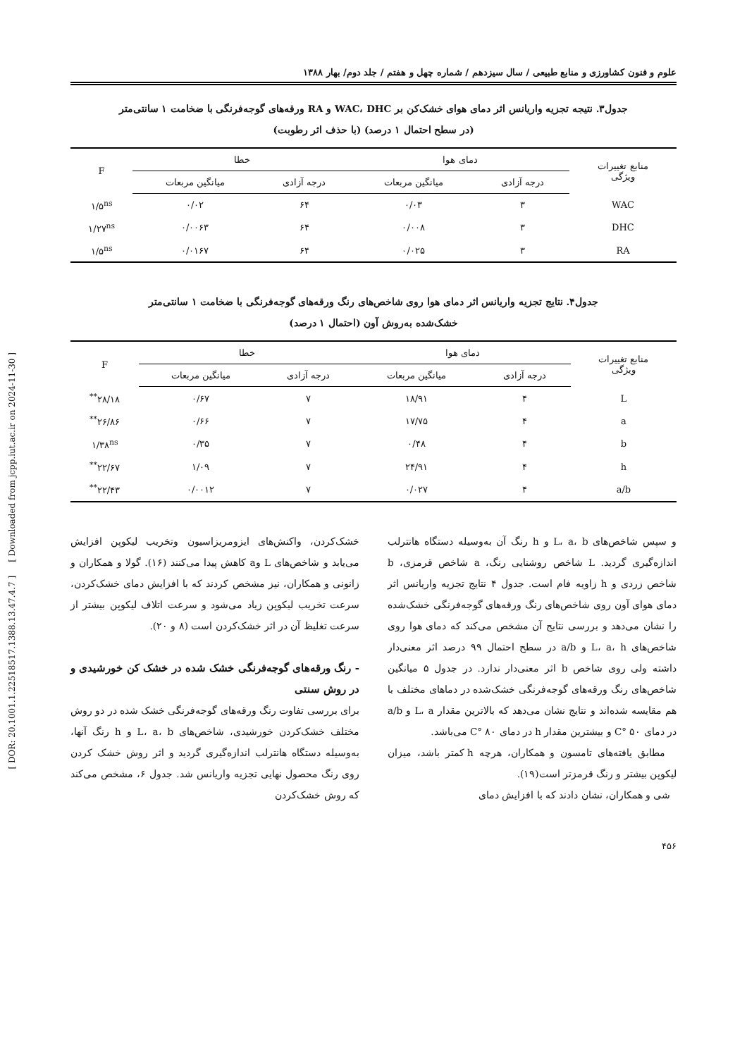علوم و فنون کشاورزی و منابع طبیعی / سال سیزدهم / شماره چهل و هفتم / جلد دوم/ بهار ۱۳۸۸
جدول۳. نتیجه تجزیه واریانس اثر دمای هوای خشک‌کن بر WAC، DHC و RA ورقه‌های گوجه‌فرنگی با ضخامت ۱ سانتی‌متر
(در سطح احتمال ۱ درصد) (با حذف اثر رطوبت)
| منابع تغییرات ویژگی | دمای هوا | | خطا | | F |
| --- | --- | --- | --- | --- | --- |
| | درجه آزادی | میانگین مربعات | درجه آزادی | میانگین مربعات | |
| WAC | ۳ | ۰/۰۳ | ۶۴ | ۰/۰۲ | ۱/۵<sup>ns</sup> |
| DHC | ۳ | ۰/۰۰۸ | ۶۴ | ۰/۰۰۶۳ | ۱/۲۷<sup>ns</sup> |
| RA | ۳ | ۰/۰۲۵ | ۶۴ | ۰/۰۱۶۷ | ۱/۵<sup>ns</sup> |
جدول۴. نتایج تجزیه واریانس اثر دمای هوا روی شاخص‌های رنگ ورقه‌های گوجه‌فرنگی با ضخامت ۱ سانتی‌متر
خشک‌شده به‌روش آون (احتمال ۱ درصد)
| منابع تغییرات ویژگی | دمای هوا | | خطا | | F |
| --- | --- | --- | --- | --- | --- |
| | درجه آزادی | میانگین مربعات | درجه آزادی | میانگین مربعات | |
| L | ۴ | ۱۸/۹۱ | ۷ | ۰/۶۷ | ۲۸/۱۸<sup>**</sup> |
| a | ۴ | ۱۷/۷۵ | ۷ | ۰/۶۶ | ۲۶/۸۶<sup>**</sup> |
| b | ۴ | ۰/۴۸ | ۷ | ۰/۳۵ | ۱/۳۸<sup>ns</sup> |
| h | ۴ | ۲۴/۹۱ | ۷ | ۱/۰۹ | ۲۲/۶۷<sup>**</sup> |
| a/b | ۴ | ۰/۰۲۷ | ۷ | ۰/۰۰۱۲ | ۲۲/۴۳<sup>**</sup> |
و سپس شاخص‌های L، a، b و h رنگ آن به‌وسیله دستگاه هانترلب اندازه‌گیری گردید. L شاخص روشنایی رنگ، a شاخص قرمزی، b شاخص زردی و h زاویه فام است. جدول ۴ نتایج تجزیه واریانس اثر دمای هوای آون روی شاخص‌های رنگ ورقه‌های گوجه‌فرنگی خشک‌شده را نشان می‌دهد و بررسی نتایج آن مشخص می‌کند که دمای هوا روی شاخص‌های L، a، h و a/b در سطح احتمال ۹۹ درصد اثر معنی‌دار داشته ولی روی شاخص b اثر معنی‌دار ندارد. در جدول ۵ میانگین شاخص‌های رنگ ورقه‌های گوجه‌فرنگی خشک‌شده در دماهای مختلف با هم مقایسه شده‌اند و نتایج نشان می‌دهد که بالاترین مقدار L، a و a/b در دمای ۵۰ °C و بیشترین مقدار h در دمای ۸۰ °C می‌باشد.
مطابق یافته‌های تامسون و همکاران، هرچه h کمتر باشد، میزان لیکوپن بیشتر و رنگ قرمزتر است(۱۹).
شی و همکاران، نشان دادند که با افزایش دمای
خشک‌کردن، واکنش‌های ایزومریزاسیون وتخریب لیکوپن افزایش می‌یابد و شاخص‌های L وa کاهش پیدا می‌کنند (۱۶). گولا و همکاران و زانونی و همکاران، نیز مشخص کردند که با افزایش دمای خشک‌کردن، سرعت تخریب لیکوپن زیاد می‌شود و سرعت اتلاف لیکوپن بیشتر از سرعت تغلیظ آن در اثر خشک‌کردن است (۸ و ۲۰).
- رنگ ورقه‌های گوجه‌فرنگی خشک شده در خشک کن خورشیدی و در روش سنتی
برای بررسی تفاوت رنگ ورقه‌های گوجه‌فرنگی خشک شده در دو روش مختلف خشک‌کردن خورشیدی، شاخص‌های L، a، b و h رنگ آنها، به‌وسیله دستگاه هانترلب اندازه‌گیری گردید و اثر روش خشک کردن روی رنگ محصول نهایی تجزیه واریانس شد. جدول ۶، مشخص می‌کند که روش خشک‌کردن
۴۵۶
[ DOR: 20.1001.1.22518517.1388.13.47.4.7 ] [ Downloaded from jcpp.iut.ac.ir on 2024-11-30 ]